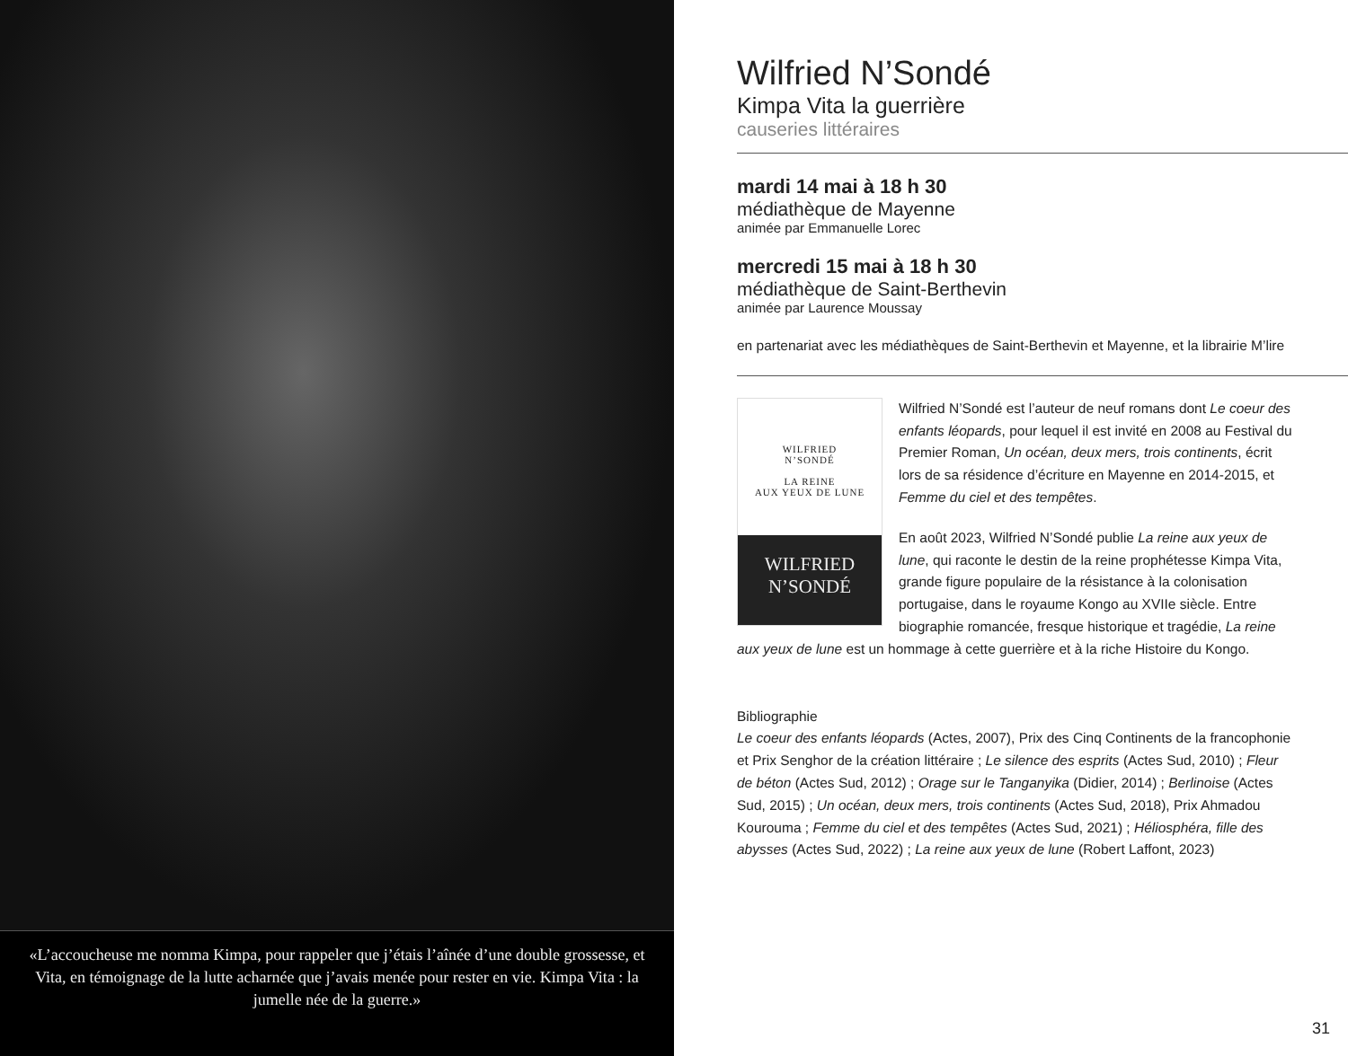«L’accoucheuse me nomma Kimpa, pour rappeler que j’étais l’aînée d’une double grossesse, et Vita, en témoignage de la lutte acharnée que j’avais menée pour rester en vie. Kimpa Vita : la jumelle née de la guerre.»
Wilfried N’Sondé
Kimpa Vita la guerrière
causeries littéraires
mardi 14 mai à 18 h 30
médiathèque de Mayenne
animée par Emmanuelle Lorec
mercredi 15 mai à 18 h 30
médiathèque de Saint-Berthevin
animée par Laurence Moussay
en partenariat avec les médiathèques de Saint-Berthevin et Mayenne, et la librairie M’lire
WILFRIED
N’SONDÉ
LA REINE
AUX YEUX DE LUNE
WILFRIED
N’SONDÉ
Wilfried N’Sondé est l’auteur de neuf romans dont Le coeur des enfants léopards, pour lequel il est invité en 2008 au Festival du Premier Roman, Un océan, deux mers, trois continents, écrit lors de sa résidence d’écriture en Mayenne en 2014-2015, et Femme du ciel et des tempêtes.
En août 2023, Wilfried N’Sondé publie La reine aux yeux de lune, qui raconte le destin de la reine prophétesse Kimpa Vita, grande figure populaire de la résistance à la colonisation portugaise, dans le royaume Kongo au XVIIe siècle. Entre biographie romancée, fresque historique et tragédie, La reine aux yeux de lune est un hommage à cette guerrière et à la riche Histoire du Kongo.
Bibliographie
Le coeur des enfants léopards (Actes, 2007), Prix des Cinq Continents de la francophonie et Prix Senghor de la création littéraire ; Le silence des esprits (Actes Sud, 2010) ; Fleur de béton (Actes Sud, 2012) ; Orage sur le Tanganyika (Didier, 2014) ; Berlinoise (Actes Sud, 2015) ; Un océan, deux mers, trois continents (Actes Sud, 2018), Prix Ahmadou Kourouma ; Femme du ciel et des tempêtes (Actes Sud, 2021) ; Héliosphéra, fille des abysses (Actes Sud, 2022) ; La reine aux yeux de lune (Robert Laffont, 2023)
31